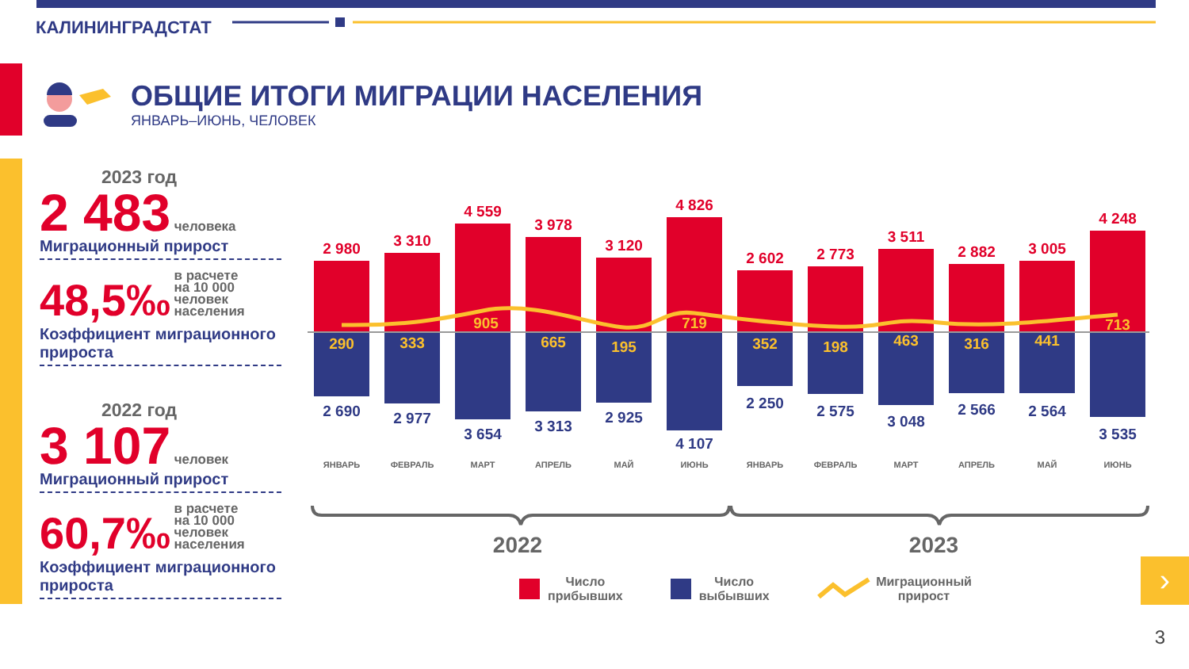КАЛИНИНГРАДСТАТ
ОБЩИЕ ИТОГИ МИГРАЦИИ НАСЕЛЕНИЯ
ЯНВАРЬ–ИЮНЬ, ЧЕЛОВЕК
2023 год
2 483 человека
Миграционный прирост
48,5‰ в расчете на 10 000 человек населения
Коэффициент миграционного прироста
2022 год
3 107 человек
Миграционный прирост
60,7‰ в расчете на 10 000 человек населения
Коэффициент миграционного прироста
2 980
2 690
290
3 310
2 977
333
4 559
3 654
905
3 978
3 313
665
3 120
2 925
195
4 826
4 107
719
2 602
2 250
352
2 773
2 575
198
3 511
3 048
463
2 882
2 566
316
3 005
2 564
441
4 248
3 535
713
ЯНВАРЬ
ФЕВРАЛЬ
МАРТ
АПРЕЛЬ
МАЙ
ИЮНЬ
ЯНВАРЬ
ФЕВРАЛЬ
МАРТ
АПРЕЛЬ
МАЙ
ИЮНЬ
2022
2023
Число
прибывших
Число
выбывших
Миграционный
прирост
›
3